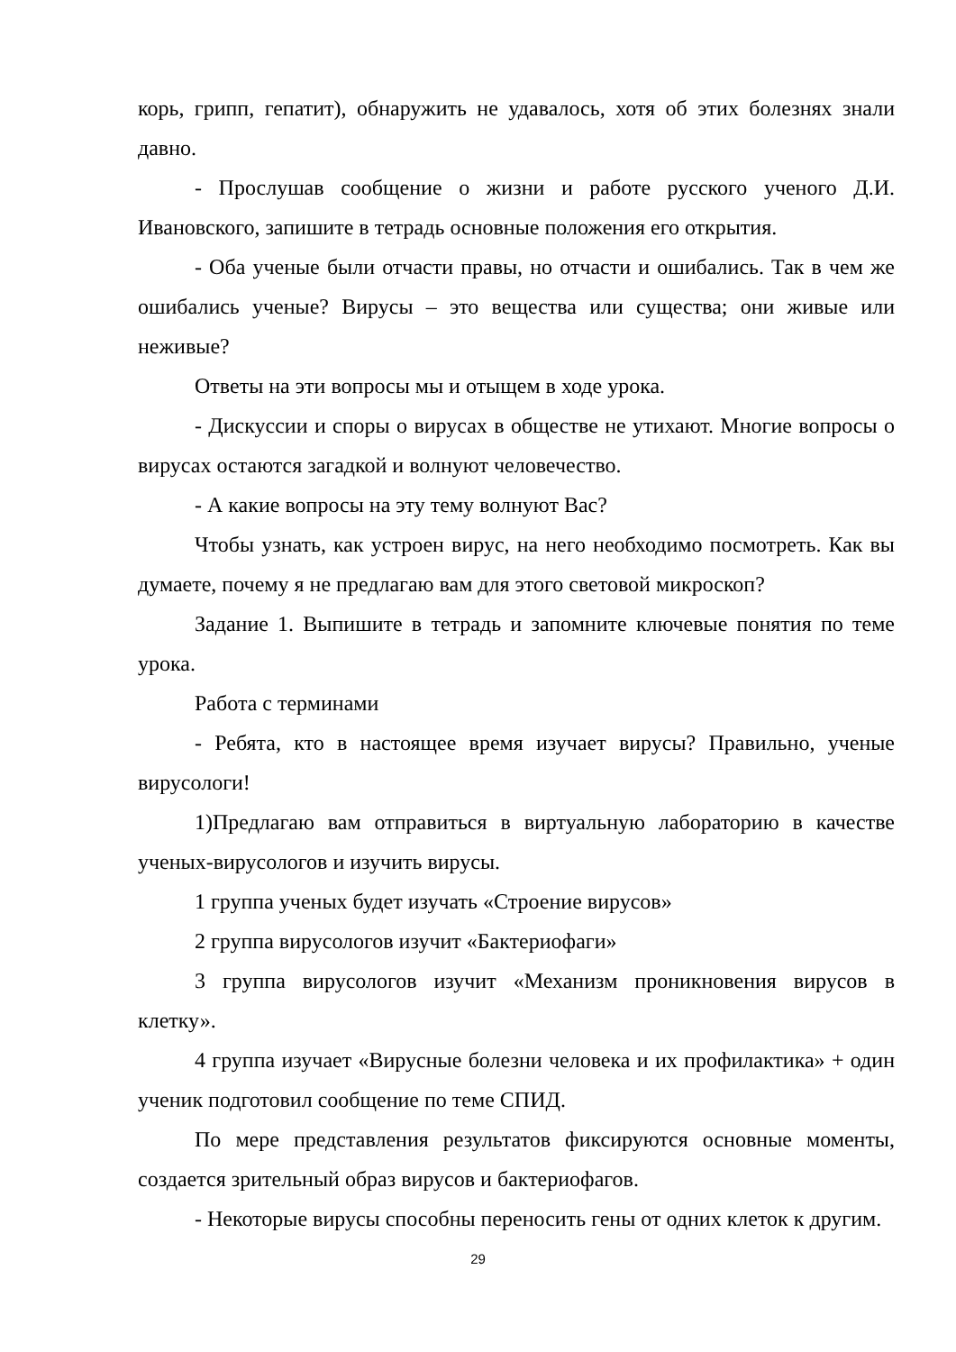корь, грипп, гепатит), обнаружить не удавалось, хотя об этих болезнях знали давно.
- Прослушав сообщение о жизни и работе русского ученого Д.И. Ивановского, запишите в тетрадь основные положения его открытия.
- Оба ученые были отчасти правы, но отчасти и ошибались. Так в чем же ошибались ученые? Вирусы – это вещества или существа; они живые или неживые?
Ответы на эти вопросы мы и отыщем в ходе урока.
- Дискуссии и споры о вирусах в обществе не утихают. Многие вопросы о вирусах остаются загадкой и волнуют человечество.
- А какие вопросы на эту тему волнуют Вас?
Чтобы узнать, как устроен вирус, на него необходимо посмотреть. Как вы думаете, почему я не предлагаю вам для этого световой микроскоп?
Задание 1. Выпишите в тетрадь и запомните ключевые понятия по теме урока.
Работа с терминами
- Ребята, кто в настоящее время изучает вирусы? Правильно, ученые вирусологи!
1)Предлагаю вам отправиться в виртуальную лабораторию в качестве ученых-вирусологов и изучить вирусы.
1 группа ученых будет изучать «Строение вирусов»
2 группа вирусологов изучит «Бактериофаги»
3 группа вирусологов изучит «Механизм проникновения вирусов в клетку».
4 группа изучает «Вирусные болезни человека и их профилактика» + один ученик подготовил сообщение по теме СПИД.
По мере представления результатов фиксируются основные моменты, создается зрительный образ вирусов и бактериофагов.
- Некоторые вирусы способны переносить гены от одних клеток к другим.
29